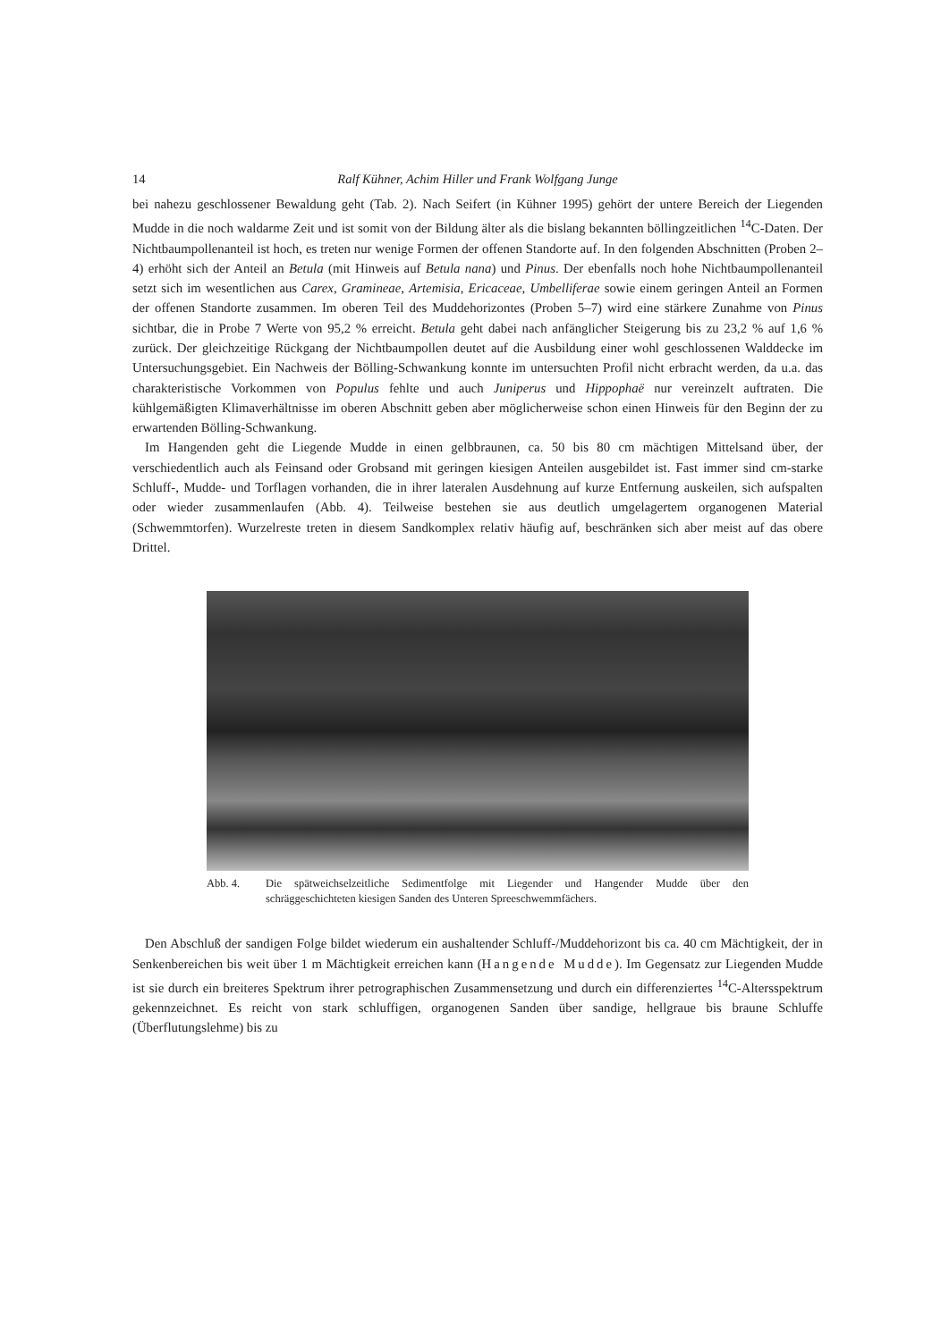14 Ralf Kühner, Achim Hiller und Frank Wolfgang Junge
bei nahezu geschlossener Bewaldung geht (Tab. 2). Nach Seifert (in Kühner 1995) gehört der untere Bereich der Liegenden Mudde in die noch waldarme Zeit und ist somit von der Bildung älter als die bislang bekannten böllingzeitlichen <sup>14</sup>C-Daten. Der Nichtbaumpollenanteil ist hoch, es treten nur wenige Formen der offenen Standorte auf. In den folgenden Abschnitten (Proben 2–4) erhöht sich der Anteil an Betula (mit Hinweis auf Betula nana) und Pinus. Der ebenfalls noch hohe Nichtbaumpollenanteil setzt sich im wesentlichen aus Carex, Gramineae, Artemisia, Ericaceae, Umbelliferae sowie einem geringen Anteil an Formen der offenen Standorte zusammen. Im oberen Teil des Muddehorizontes (Proben 5–7) wird eine stärkere Zunahme von Pinus sichtbar, die in Probe 7 Werte von 95,2 % erreicht. Betula geht dabei nach anfänglicher Steigerung bis zu 23,2 % auf 1,6 % zurück. Der gleichzeitige Rückgang der Nichtbaumpollen deutet auf die Ausbildung einer wohl geschlossenen Walddecke im Untersuchungsgebiet. Ein Nachweis der Bölling-Schwankung konnte im untersuchten Profil nicht erbracht werden, da u.a. das charakteristische Vorkommen von Populus fehlte und auch Juniperus und Hippophaë nur vereinzelt auftraten. Die kühlgemäßigten Klimaverhältnisse im oberen Abschnitt geben aber möglicherweise schon einen Hinweis für den Beginn der zu erwartenden Bölling-Schwankung.
Im Hangenden geht die Liegende Mudde in einen gelbbraunen, ca. 50 bis 80 cm mächtigen Mittelsand über, der verschiedentlich auch als Feinsand oder Grobsand mit geringen kiesigen Anteilen ausgebildet ist. Fast immer sind cm-starke Schluff-, Mudde- und Torflagen vorhanden, die in ihrer lateralen Ausdehnung auf kurze Entfernung auskeilen, sich aufspalten oder wieder zusammenlaufen (Abb. 4). Teilweise bestehen sie aus deutlich umgelagertem organogenen Material (Schwemmtorfen). Wurzelreste treten in diesem Sandkomplex relativ häufig auf, beschränken sich aber meist auf das obere Drittel.
Abb. 4. Die spätweichselzeitliche Sedimentfolge mit Liegender und Hangender Mudde über den schräggeschichteten kiesigen Sanden des Unteren Spreeschwemmfächers.
Den Abschluß der sandigen Folge bildet wiederum ein aushaltender Schluff-/Muddehorizont bis ca. 40 cm Mächtigkeit, der in Senkenbereichen bis weit über 1 m Mächtigkeit erreichen kann (Hangende Mudde). Im Gegensatz zur Liegenden Mudde ist sie durch ein breiteres Spektrum ihrer petrographischen Zusammensetzung und durch ein differenziertes <sup>14</sup>C-Altersspektrum gekennzeichnet. Es reicht von stark schluffigen, organogenen Sanden über sandige, hellgraue bis braune Schluffe (Überflutungslehme) bis zu